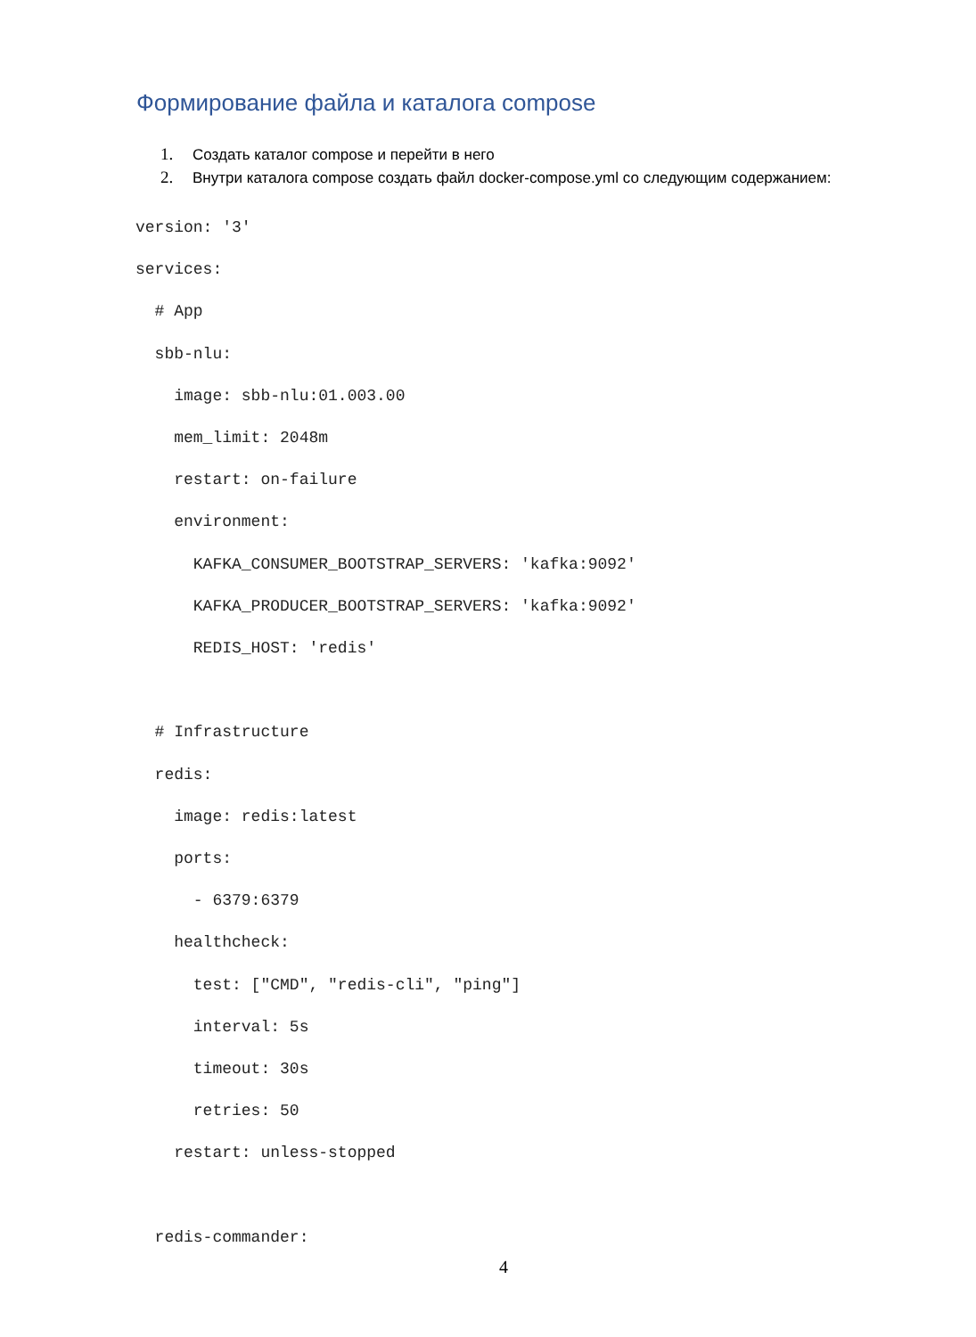Формирование файла и каталога compose
1. Создать каталог compose и перейти в него
2. Внутри каталога compose создать файл docker-compose.yml со следующим содержанием:
version: '3'
services:
  # App
  sbb-nlu:
    image: sbb-nlu:01.003.00
    mem_limit: 2048m
    restart: on-failure
    environment:
      KAFKA_CONSUMER_BOOTSTRAP_SERVERS: 'kafka:9092'
      KAFKA_PRODUCER_BOOTSTRAP_SERVERS: 'kafka:9092'
      REDIS_HOST: 'redis'

  # Infrastructure
  redis:
    image: redis:latest
    ports:
      - 6379:6379
    healthcheck:
      test: ["CMD", "redis-cli", "ping"]
      interval: 5s
      timeout: 30s
      retries: 50
    restart: unless-stopped

  redis-commander:
4